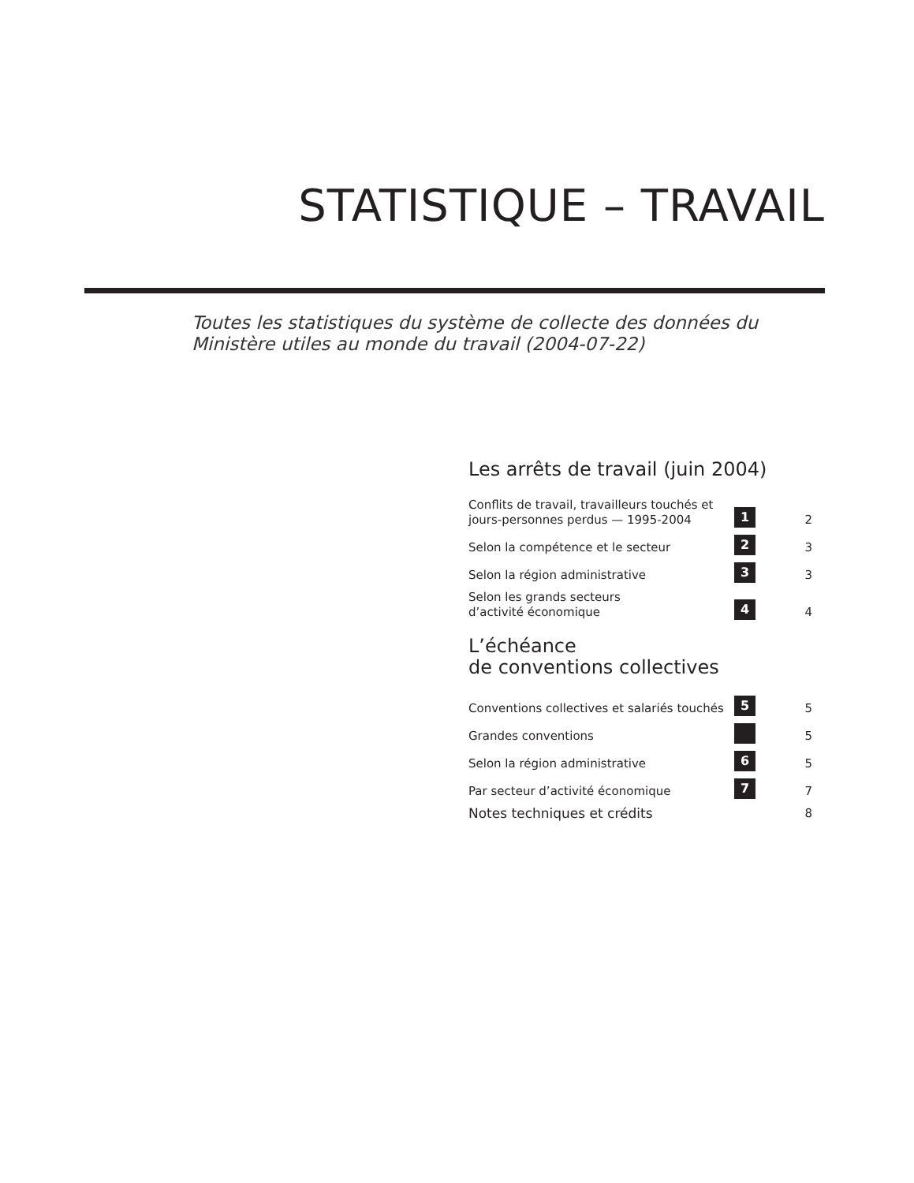STATISTIQUE – TRAVAIL
Toutes les statistiques du système de collecte des données du Ministère utiles au monde du travail (2004-07-22)
Les arrêts de travail (juin 2004)
Conflits de travail, travailleurs touchés et
jours-personnes perdus — 1995-2004 1 2
Selon la compétence et le secteur 2 3
Selon la région administrative 3 3
Selon les grands secteurs
d’activité économique 4 4
L’échéance
de conventions collectives
Conventions collectives et salariés touchés 5 5
Grandes conventions 5
Selon la région administrative 6 5
Par secteur d’activité économique 7 7
Notes techniques et crédits 8